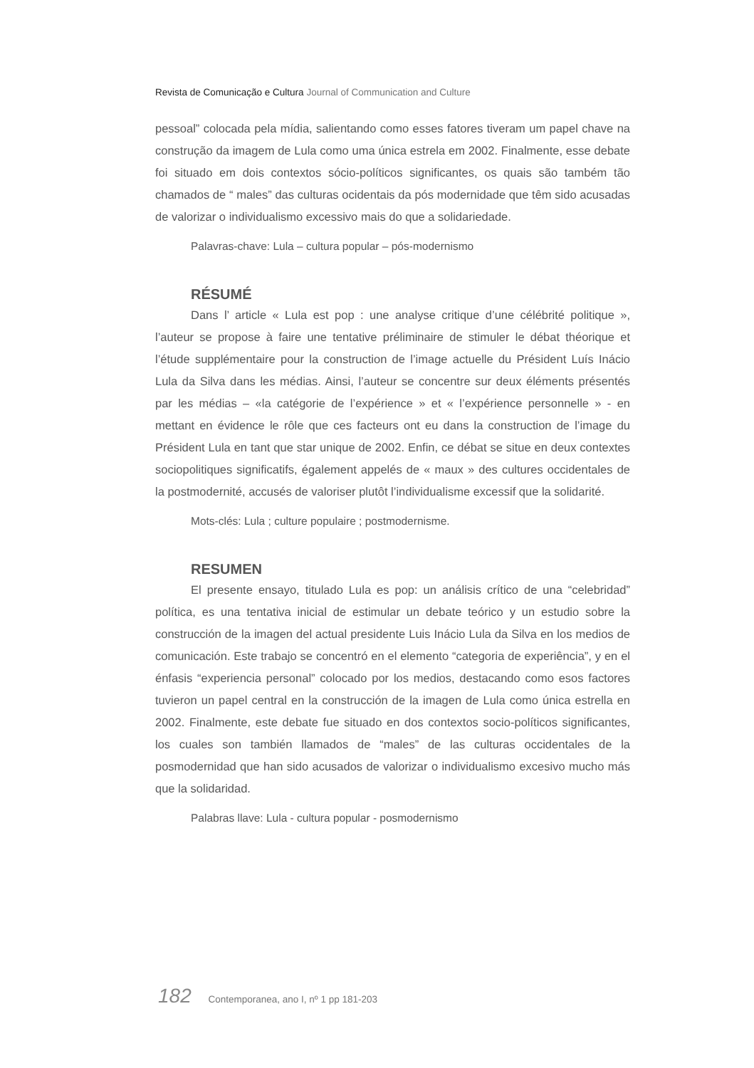Revista de Comunicação e Cultura Journal of Communication and Culture
pessoal” colocada pela mídia, salientando como esses fatores tiveram um papel chave na construção da imagem de Lula como uma única estrela em 2002. Finalmente, esse debate foi situado em dois contextos sócio-políticos significantes, os quais são também tão chamados de “ males” das culturas ocidentais da pós modernidade que têm sido acusadas de valorizar o individualismo excessivo mais do que a solidariedade.
Palavras-chave: Lula – cultura popular – pós-modernismo
RÉSUMÉ
Dans l’ article « Lula est pop : une analyse critique d’une célébrité politique », l’auteur se propose à faire une tentative préliminaire de stimuler le débat théorique et l’étude supplémentaire pour la construction de l’image actuelle du Président Luís Inácio Lula da Silva dans les médias. Ainsi, l’auteur se concentre sur deux éléments présentés par les médias – «la catégorie de l’expérience » et « l’expérience personnelle » - en mettant en évidence le rôle que ces facteurs ont eu dans la construction de l’image du Président Lula en tant que star unique de 2002. Enfin, ce débat se situe en deux contextes sociopolitiques significatifs, également appelés de « maux » des cultures occidentales de la postmodernité, accusés de valoriser plutôt l’individualisme excessif que la solidarité.
Mots-clés: Lula ; culture populaire ; postmodernisme.
RESUMEN
El presente ensayo, titulado Lula es pop: un análisis crítico de una “celebridad” política, es una tentativa inicial de estimular un debate teórico y un estudio sobre la construcción de la imagen del actual presidente Luis Inácio Lula da Silva en los medios de comunicación. Este trabajo se concentró en el elemento “categoria de experiência”, y en el énfasis “experiencia personal” colocado por los medios, destacando como esos factores tuvieron un papel central en la construcción de la imagen de Lula como única estrella en 2002. Finalmente, este debate fue situado en dos contextos socio-políticos significantes, los cuales son también llamados de “males” de las culturas occidentales de la posmodernidad que han sido acusados de valorizar o individualismo excesivo mucho más que la solidaridad.
Palabras llave: Lula - cultura popular - posmodernismo
182 Contemporanea, ano I, nº 1 pp 181-203